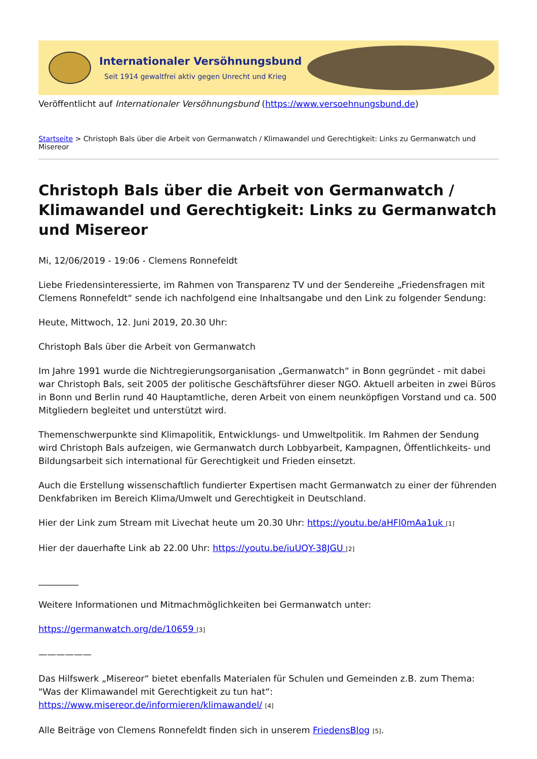Internationaler Versöhnungsbund
Seit 1914 gewaltfrei aktiv gegen Unrecht und Krieg
Veröffentlicht auf Internationaler Versöhnungsbund (https://www.versoehnungsbund.de)
Startseite > Christoph Bals über die Arbeit von Germanwatch / Klimawandel und Gerechtigkeit: Links zu Germanwatch und Misereor
Christoph Bals über die Arbeit von Germanwatch / Klimawandel und Gerechtigkeit: Links zu Germanwatch und Misereor
Mi, 12/06/2019 - 19:06 - Clemens Ronnefeldt
Liebe Friedensinteressierte, im Rahmen von Transparenz TV und der Sendereihe „Friedensfragen mit Clemens Ronnefeldt“ sende ich nachfolgend eine Inhaltsangabe und den Link zu folgender Sendung:
Heute, Mittwoch, 12. Juni 2019, 20.30 Uhr:
Christoph Bals über die Arbeit von Germanwatch
Im Jahre 1991 wurde die Nichtregierungsorganisation „Germanwatch“ in Bonn gegründet - mit dabei war Christoph Bals, seit 2005 der politische Geschäftsführer dieser NGO. Aktuell arbeiten in zwei Büros in Bonn und Berlin rund 40 Hauptamtliche, deren Arbeit von einem neunköpfigen Vorstand und ca. 500 Mitgliedern begleitet und unterstützt wird.
Themenschwerpunkte sind Klimapolitik, Entwicklungs- und Umweltpolitik. Im Rahmen der Sendung wird Christoph Bals aufzeigen, wie Germanwatch durch Lobbyarbeit, Kampagnen, Öffentlichkeits- und Bildungsarbeit sich international für Gerechtigkeit und Frieden einsetzt.
Auch die Erstellung wissenschaftlich fundierter Expertisen macht Germanwatch zu einer der führenden Denkfabriken im Bereich Klima/Umwelt und Gerechtigkeit in Deutschland.
Hier der Link zum Stream mit Livechat heute um 20.30 Uhr: https://youtu.be/aHFl0mAa1uk [1]
Hier der dauerhafte Link ab 22.00 Uhr: https://youtu.be/iuUQY-38JGU [2]
_________
Weitere Informationen und Mitmachmöglichkeiten bei Germanwatch unter:
https://germanwatch.org/de/10659 [3]
——————
Das Hilfswerk „Misereor“ bietet ebenfalls Materialen für Schulen und Gemeinden z.B. zum Thema: "Was der Klimawandel mit Gerechtigkeit zu tun hat“:
https://www.misereor.de/informieren/klimawandel/ [4]
Alle Beiträge von Clemens Ronnefeldt finden sich in unserem FriedensBlog [5].